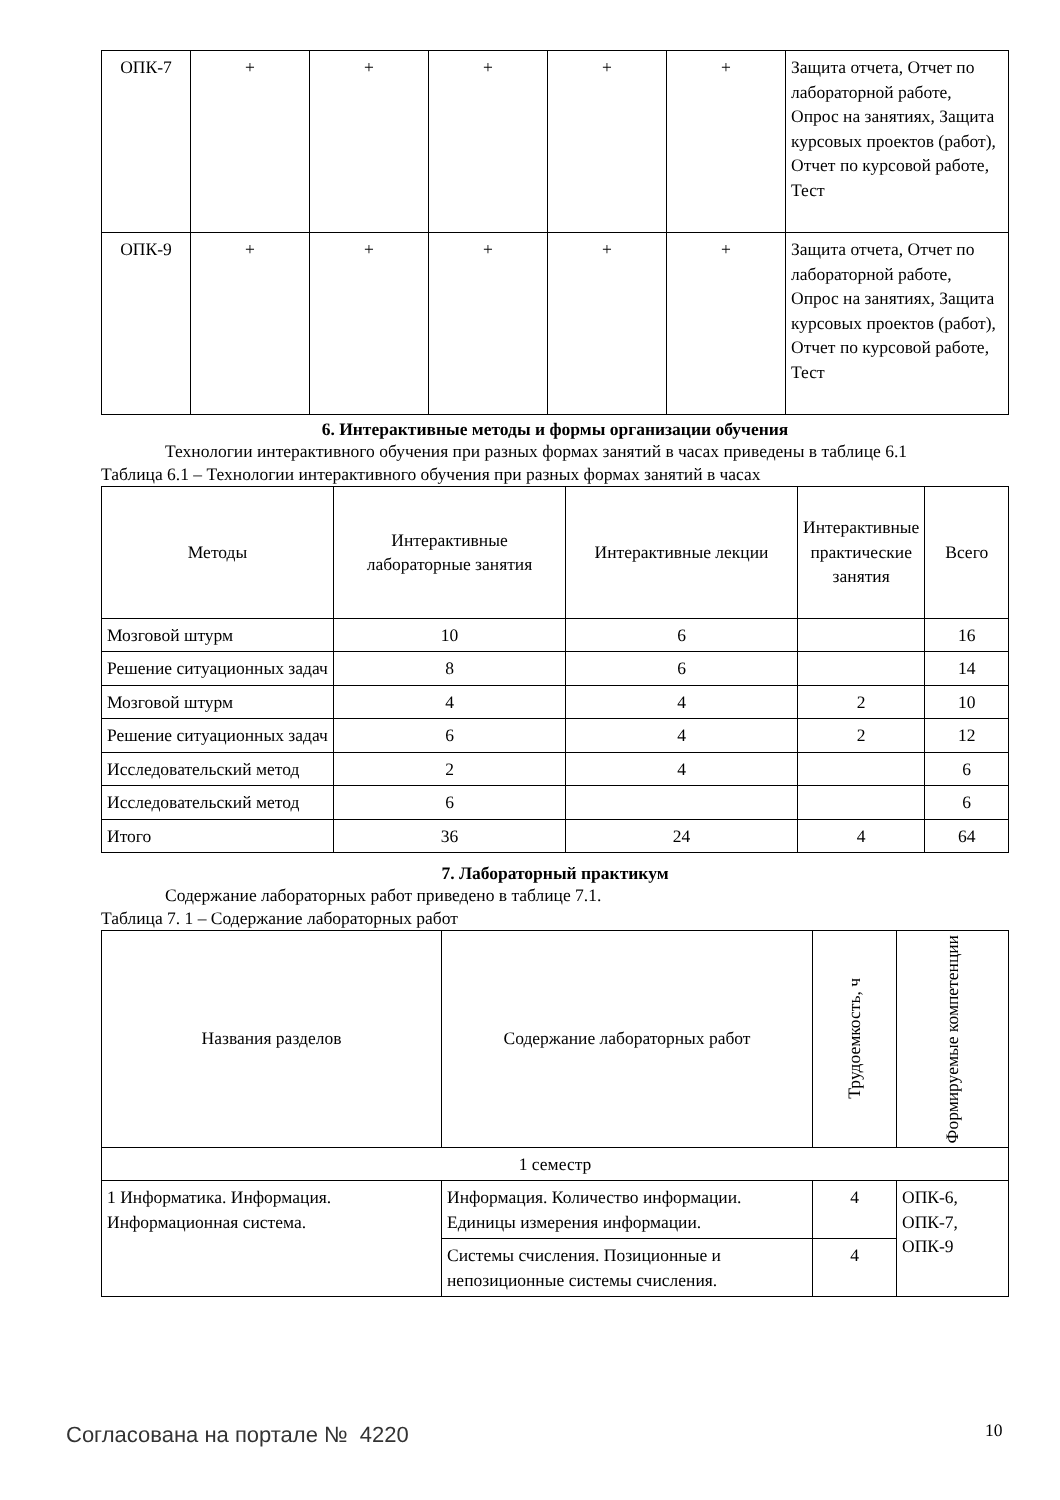| ОПК-7 | + | + | + | + | + | Защита отчета, Отчет по лабораторной работе, Опрос на занятиях, Защита курсовых проектов (работ), Отчет по курсовой работе, Тест |
| ОПК-9 | + | + | + | + | + | Защита отчета, Отчет по лабораторной работе, Опрос на занятиях, Защита курсовых проектов (работ), Отчет по курсовой работе, Тест |
6. Интерактивные методы и формы организации обучения
Технологии интерактивного обучения при разных формах занятий в часах приведены в таблице 6.1
Таблица 6.1 – Технологии интерактивного обучения при разных формах занятий в часах
| Методы | Интерактивные лабораторные занятия | Интерактивные лекции | Интерактивные практические занятия | Всего |
| --- | --- | --- | --- | --- |
| Мозговой штурм | 10 | 6 | | 16 |
| Решение ситуационных задач | 8 | 6 | | 14 |
| Мозговой штурм | 4 | 4 | 2 | 10 |
| Решение ситуационных задач | 6 | 4 | 2 | 12 |
| Исследовательский метод | 2 | 4 | | 6 |
| Исследовательский метод | 6 | | | 6 |
| Итого | 36 | 24 | 4 | 64 |
7. Лабораторный практикум
Содержание лабораторных работ приведено в таблице 7.1.
Таблица 7. 1 – Содержание лабораторных работ
| Названия разделов | Содержание лабораторных работ | Трудоемкость, ч | Формируемые компетенции |
| --- | --- | --- | --- |
| 1 семестр | | | |
| 1 Информатика. Информация. Информационная система. | Информация. Количество информации. Единицы измерения информации. | 4 | ОПК-6, ОПК-7, ОПК-9 |
| | Системы счисления. Позиционные и непозиционные системы счисления. | 4 | |
Согласована на портале № 4220 10